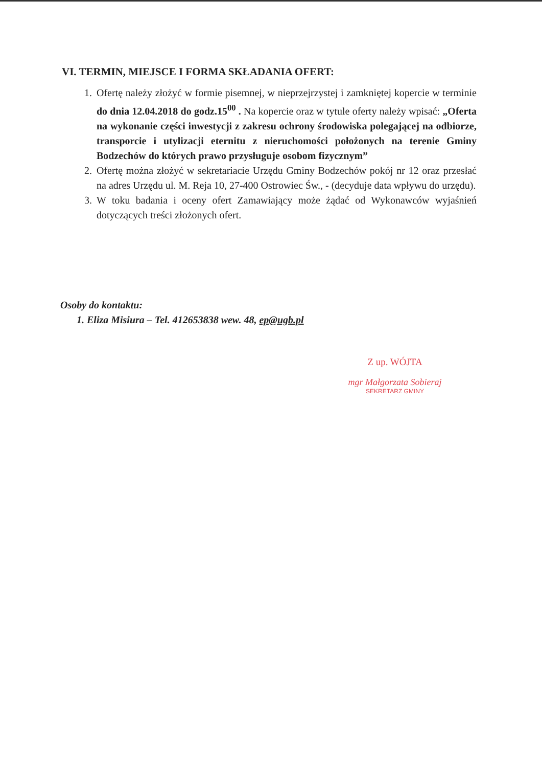VI. TERMIN, MIEJSCE I FORMA SKŁADANIA OFERT:
1. Ofertę należy złożyć w formie pisemnej, w nieprzejrzystej i zamkniętej kopercie w terminie do dnia 12.04.2018 do godz.15<sup>00</sup> . Na kopercie oraz w tytule oferty należy wpisać: „Oferta na wykonanie części inwestycji z zakresu ochrony środowiska polegającej na odbiorze, transporcie i utylizacji eternitu z nieruchomości położonych na terenie Gminy Bodzechów do których prawo przysługuje osobom fizycznym”
2. Ofertę można złożyć w sekretariacie Urzędu Gminy Bodzechów pokój nr 12 oraz przesłać na adres Urzędu ul. M. Reja 10, 27-400 Ostrowiec Św., - (decyduje data wpływu do urzędu).
3. W toku badania i oceny ofert Zamawiający może żądać od Wykonawców wyjaśnień dotyczących treści złożonych ofert.
Osoby do kontaktu:
1. Eliza Misiura – Tel. 412653838 wew. 48, ep@ugb.pl
Z up. WÓJTA
mgr Małgorzata Sobieraj
SEKRETARZ GMINY